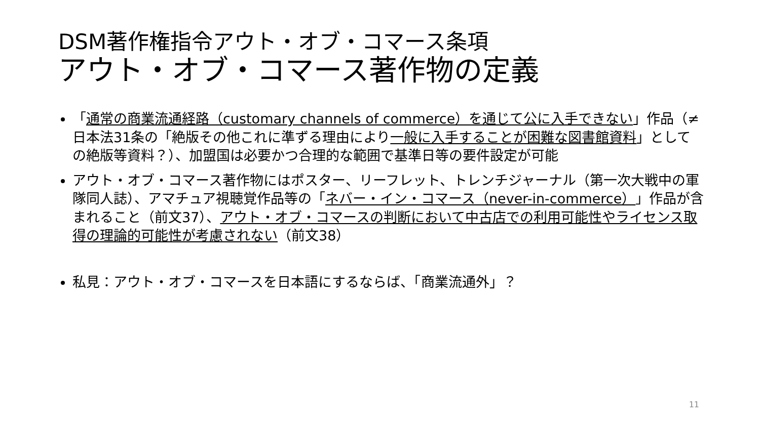DSM著作権指令アウト・オブ・コマース条項
アウト・オブ・コマース著作物の定義
「通常の商業流通経路（customary channels of commerce）を通じて公に入手できない」作品（≠日本法31条の「絶版その他これに準ずる理由により一般に入手することが困難な図書館資料」としての絶版等資料？）、加盟国は必要かつ合理的な範囲で基準日等の要件設定が可能
アウト・オブ・コマース著作物にはポスター、リーフレット、トレンチジャーナル（第一次大戦中の軍隊同人誌）、アマチュア視聴覚作品等の「ネバー・イン・コマース（never-in-commerce）」作品が含まれること（前文37）、アウト・オブ・コマースの判断において中古店での利用可能性やライセンス取得の理論的可能性が考慮されない（前文38）
私見：アウト・オブ・コマースを日本語にするならば、「商業流通外」？
11